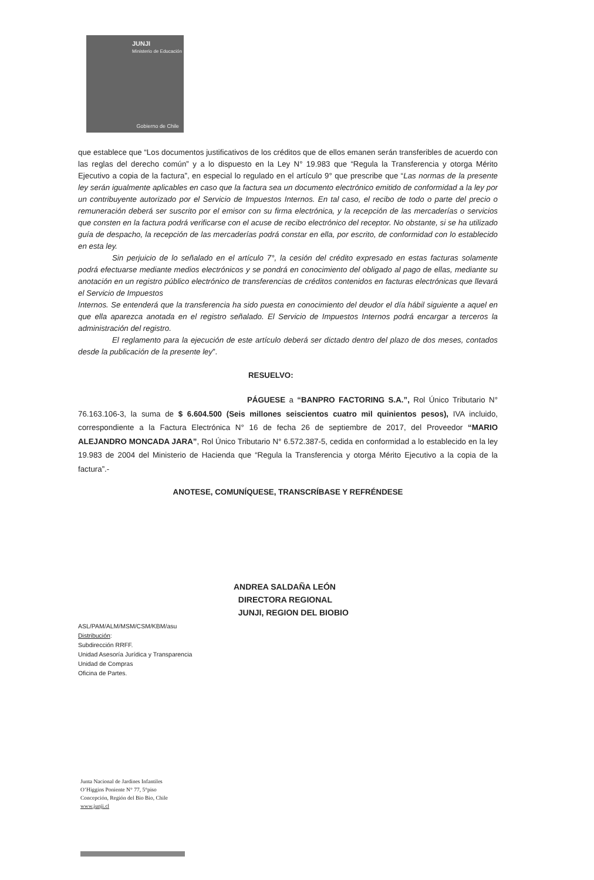JUNJI
Ministerio de Educación
Gobierno de Chile
que establece que “Los documentos justificativos de los créditos que de ellos emanen serán transferibles de acuerdo con las reglas del derecho común” y a lo dispuesto en la Ley N° 19.983 que “Regula la Transferencia y otorga Mérito Ejecutivo a copia de la factura”, en especial lo regulado en el artículo 9° que prescribe que “Las normas de la presente ley serán igualmente aplicables en caso que la factura sea un documento electrónico emitido de conformidad a la ley por un contribuyente autorizado por el Servicio de Impuestos Internos. En tal caso, el recibo de todo o parte del precio o remuneración deberá ser suscrito por el emisor con su firma electrónica, y la recepción de las mercaderías o servicios que consten en la factura podrá verificarse con el acuse de recibo electrónico del receptor. No obstante, si se ha utilizado guía de despacho, la recepción de las mercaderías podrá constar en ella, por escrito, de conformidad con lo establecido en esta ley.
Sin perjuicio de lo señalado en el artículo 7°, la cesión del crédito expresado en estas facturas solamente podrá efectuarse mediante medios electrónicos y se pondrá en conocimiento del obligado al pago de ellas, mediante su anotación en un registro público electrónico de transferencias de créditos contenidos en facturas electrónicas que llevará el Servicio de Impuestos
Internos. Se entenderá que la transferencia ha sido puesta en conocimiento del deudor el día hábil siguiente a aquel en que ella aparezca anotada en el registro señalado. El Servicio de Impuestos Internos podrá encargar a terceros la administración del registro.
El reglamento para la ejecución de este artículo deberá ser dictado dentro del plazo de dos meses, contados desde la publicación de la presente ley”.
RESUELVO:
PÁGUESE a “BANPRO FACTORING S.A.”, Rol Único Tributario N° 76.163.106-3, la suma de $ 6.604.500 (Seis millones seiscientos cuatro mil quinientos pesos), IVA incluido, correspondiente a la Factura Electrónica N° 16 de fecha 26 de septiembre de 2017, del Proveedor “MARIO ALEJANDRO MONCADA JARA”, Rol Único Tributario N° 6.572.387-5, cedida en conformidad a lo establecido en la ley 19.983 de 2004 del Ministerio de Hacienda que “Regula la Transferencia y otorga Mérito Ejecutivo a la copia de la factura”.-
ANOTESE, COMUNÍQUESE, TRANSCRÍBASE Y REFRÉNDESE
ANDREA SALDAÑA LEÓN
DIRECTORA REGIONAL
JUNJI, REGION DEL BIOBIO
ASL/PAM/ALM/MSM/CSM/KBM/asu
Distribución:
Subdirección RRFF.
Unidad Asesoría Jurídica y Transparencia
Unidad de Compras
Oficina de Partes.
Junta Nacional de Jardines Infantiles
O’Higgins Poniente N° 77, 5°piso
Concepción, Región del Bio Bio, Chile
www.junji.cl